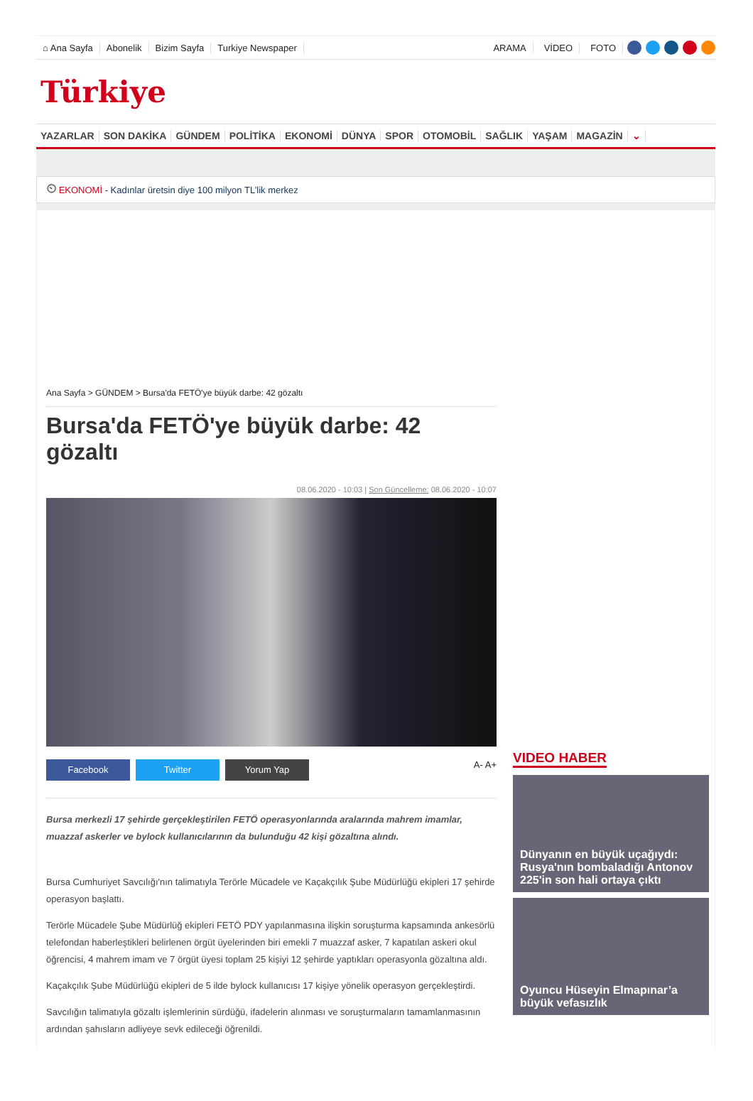⌂ Ana Sayfa Abonelik Bizim Sayfa Turkiye Newspaper ARAMA VİDEO FOTO
Türkiye
YAZARLAR SON DAKİKA GÜNDEM POLİTİKA EKONOMİ DÜNYA SPOR OTOMOBİL SAĞLIK YAŞAM MAGAZİN ⌄
⏲ EKONOMİ - Kadınlar üretsin diye 100 milyon TL’lik merkez
Ana Sayfa > GÜNDEM > Bursa'da FETÖ'ye büyük darbe: 42 gözaltı
Bursa'da FETÖ'ye büyük darbe: 42 gözaltı
08.06.2020 - 10:03 | Son Güncelleme: 08.06.2020 - 10:07
Facebook Twitter Yorum Yap
A- A+
Bursa merkezli 17 şehirde gerçekleştirilen FETÖ operasyonlarında aralarında mahrem imamlar, muazzaf askerler ve bylock kullanıcılarının da bulunduğu 42 kişi gözaltına alındı.
Bursa Cumhuriyet Savcılığı'nın talimatıyla Terörle Mücadele ve Kaçakçılık Şube Müdürlüğü ekipleri 17 şehirde operasyon başlattı.
Terörle Mücadele Şube Müdürlüğ ekipleri FETÖ PDY yapılanmasına ilişkin soruşturma kapsamında ankesörlü telefondan haberleştikleri belirlenen örgüt üyelerinden biri emekli 7 muazzaf asker, 7 kapatılan askeri okul öğrencisi, 4 mahrem imam ve 7 örgüt üyesi toplam 25 kişiyi 12 şehirde yaptıkları operasyonla gözaltına aldı.
Kaçakçılık Şube Müdürlüğü ekipleri de 5 ilde bylock kullanıcısı 17 kişiye yönelik operasyon gerçekleştirdi.
Savcılığın talimatıyla gözaltı işlemlerinin sürdüğü, ifadelerin alınması ve soruşturmaların tamamlanmasının ardından şahısların adliyeye sevk edileceği öğrenildi.
VIDEO HABER
Dünyanın en büyük uçağıydı: Rusya'nın bombaladığı Antonov 225'in son hali ortaya çıktı
Oyuncu Hüseyin Elmapınar’a büyük vefasızlık